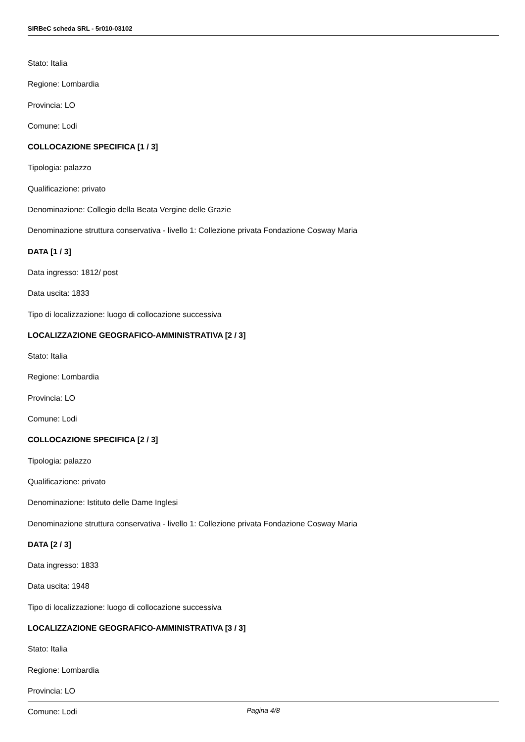SIRBeC scheda SRL - 5r010-03102
Stato: Italia
Regione: Lombardia
Provincia: LO
Comune: Lodi
COLLOCAZIONE SPECIFICA [1 / 3]
Tipologia: palazzo
Qualificazione: privato
Denominazione: Collegio della Beata Vergine delle Grazie
Denominazione struttura conservativa - livello 1: Collezione privata Fondazione Cosway Maria
DATA [1 / 3]
Data ingresso: 1812/ post
Data uscita: 1833
Tipo di localizzazione: luogo di collocazione successiva
LOCALIZZAZIONE GEOGRAFICO-AMMINISTRATIVA [2 / 3]
Stato: Italia
Regione: Lombardia
Provincia: LO
Comune: Lodi
COLLOCAZIONE SPECIFICA [2 / 3]
Tipologia: palazzo
Qualificazione: privato
Denominazione: Istituto delle Dame Inglesi
Denominazione struttura conservativa - livello 1: Collezione privata Fondazione Cosway Maria
DATA [2 / 3]
Data ingresso: 1833
Data uscita: 1948
Tipo di localizzazione: luogo di collocazione successiva
LOCALIZZAZIONE GEOGRAFICO-AMMINISTRATIVA [3 / 3]
Stato: Italia
Regione: Lombardia
Provincia: LO
Comune: Lodi
Pagina 4/8